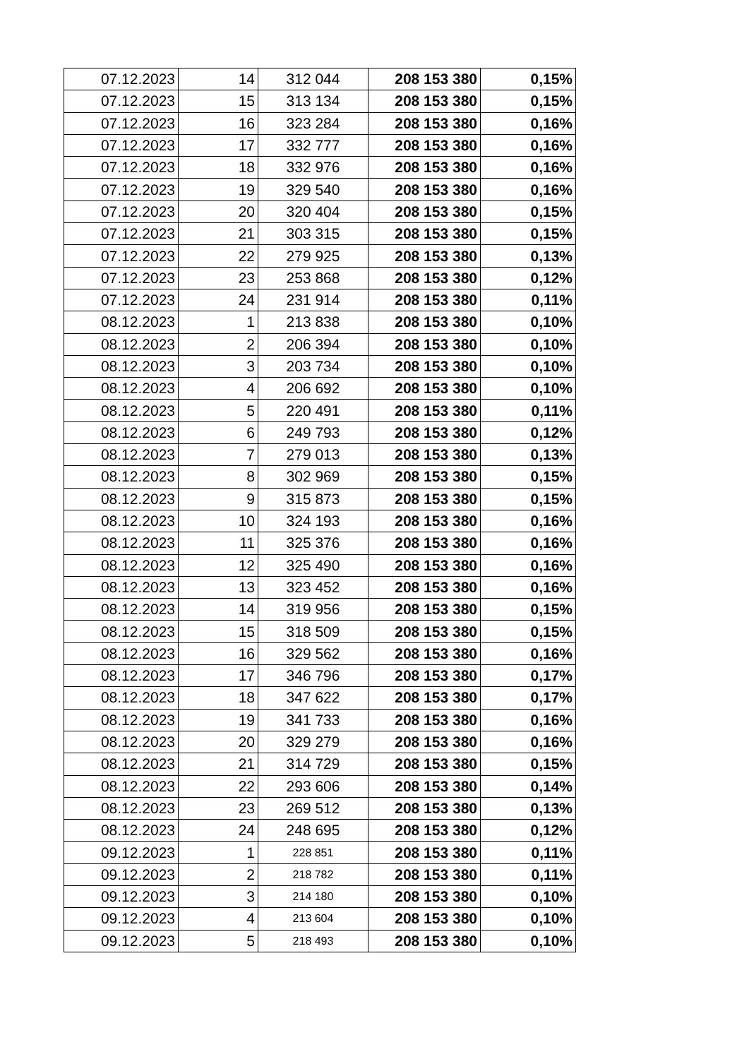| 07.12.2023 | 14 | 312 044 | 208 153 380 | 0,15% |
| 07.12.2023 | 15 | 313 134 | 208 153 380 | 0,15% |
| 07.12.2023 | 16 | 323 284 | 208 153 380 | 0,16% |
| 07.12.2023 | 17 | 332 777 | 208 153 380 | 0,16% |
| 07.12.2023 | 18 | 332 976 | 208 153 380 | 0,16% |
| 07.12.2023 | 19 | 329 540 | 208 153 380 | 0,16% |
| 07.12.2023 | 20 | 320 404 | 208 153 380 | 0,15% |
| 07.12.2023 | 21 | 303 315 | 208 153 380 | 0,15% |
| 07.12.2023 | 22 | 279 925 | 208 153 380 | 0,13% |
| 07.12.2023 | 23 | 253 868 | 208 153 380 | 0,12% |
| 07.12.2023 | 24 | 231 914 | 208 153 380 | 0,11% |
| 08.12.2023 | 1 | 213 838 | 208 153 380 | 0,10% |
| 08.12.2023 | 2 | 206 394 | 208 153 380 | 0,10% |
| 08.12.2023 | 3 | 203 734 | 208 153 380 | 0,10% |
| 08.12.2023 | 4 | 206 692 | 208 153 380 | 0,10% |
| 08.12.2023 | 5 | 220 491 | 208 153 380 | 0,11% |
| 08.12.2023 | 6 | 249 793 | 208 153 380 | 0,12% |
| 08.12.2023 | 7 | 279 013 | 208 153 380 | 0,13% |
| 08.12.2023 | 8 | 302 969 | 208 153 380 | 0,15% |
| 08.12.2023 | 9 | 315 873 | 208 153 380 | 0,15% |
| 08.12.2023 | 10 | 324 193 | 208 153 380 | 0,16% |
| 08.12.2023 | 11 | 325 376 | 208 153 380 | 0,16% |
| 08.12.2023 | 12 | 325 490 | 208 153 380 | 0,16% |
| 08.12.2023 | 13 | 323 452 | 208 153 380 | 0,16% |
| 08.12.2023 | 14 | 319 956 | 208 153 380 | 0,15% |
| 08.12.2023 | 15 | 318 509 | 208 153 380 | 0,15% |
| 08.12.2023 | 16 | 329 562 | 208 153 380 | 0,16% |
| 08.12.2023 | 17 | 346 796 | 208 153 380 | 0,17% |
| 08.12.2023 | 18 | 347 622 | 208 153 380 | 0,17% |
| 08.12.2023 | 19 | 341 733 | 208 153 380 | 0,16% |
| 08.12.2023 | 20 | 329 279 | 208 153 380 | 0,16% |
| 08.12.2023 | 21 | 314 729 | 208 153 380 | 0,15% |
| 08.12.2023 | 22 | 293 606 | 208 153 380 | 0,14% |
| 08.12.2023 | 23 | 269 512 | 208 153 380 | 0,13% |
| 08.12.2023 | 24 | 248 695 | 208 153 380 | 0,12% |
| 09.12.2023 | 1 | 228 851 | 208 153 380 | 0,11% |
| 09.12.2023 | 2 | 218 782 | 208 153 380 | 0,11% |
| 09.12.2023 | 3 | 214 180 | 208 153 380 | 0,10% |
| 09.12.2023 | 4 | 213 604 | 208 153 380 | 0,10% |
| 09.12.2023 | 5 | 218 493 | 208 153 380 | 0,10% |